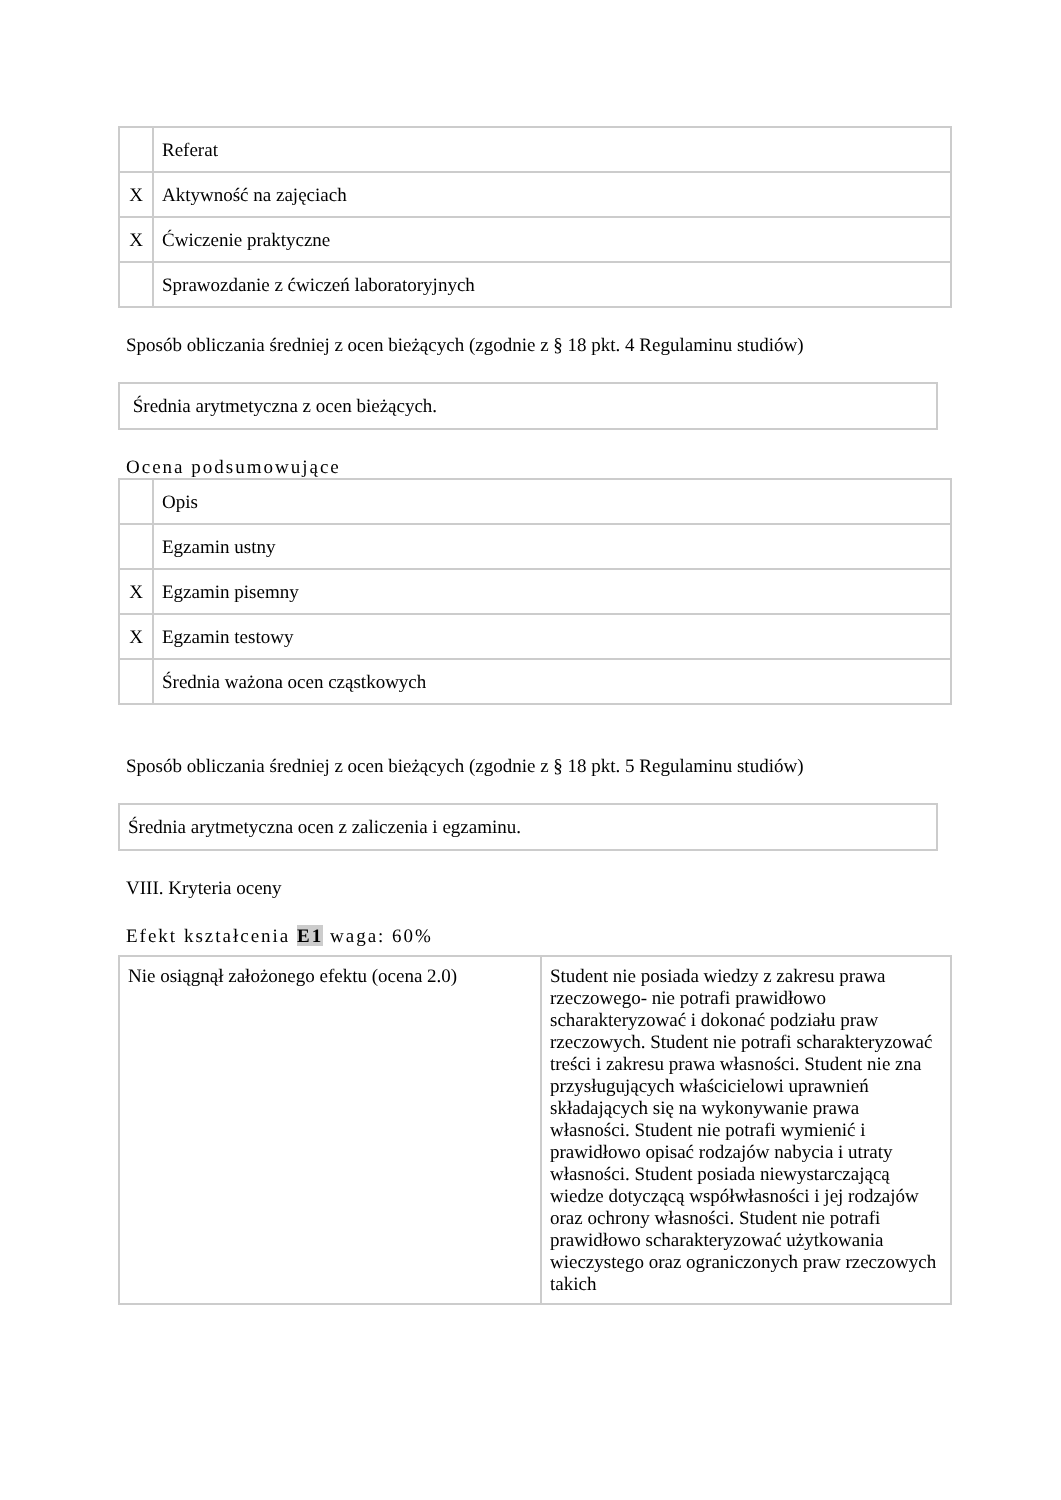| | Referat |
| X | Aktywność na zajęciach |
| X | Ćwiczenie praktyczne |
| | Sprawozdanie z ćwiczeń laboratoryjnych |
Sposób obliczania średniej z ocen bieżących (zgodnie z § 18 pkt. 4 Regulaminu studiów)
Średnia arytmetyczna z ocen bieżących.
Ocena podsumowujące
| | Opis |
| | Egzamin ustny |
| X | Egzamin pisemny |
| X | Egzamin testowy |
| | Średnia ważona ocen cząstkowych |
Sposób obliczania średniej z ocen bieżących (zgodnie z § 18 pkt. 5 Regulaminu studiów)
Średnia arytmetyczna ocen z zaliczenia i egzaminu.
VIII. Kryteria oceny
Efekt kształcenia E1 waga: 60%
| Nie osiągnął założonego efektu (ocena 2.0) | Student nie posiada wiedzy z zakresu prawa rzeczowego- nie potrafi prawidłowo scharakteryzować i dokonać podziału praw rzeczowych. Student nie potrafi scharakteryzować treści i zakresu prawa własności. Student nie zna przysługujących właścicielowi uprawnień składających się na wykonywanie prawa własności. Student nie potrafi wymienić i prawidłowo opisać rodzajów nabycia i utraty własności. Student posiada niewystarczającą wiedze dotyczącą współwłasności i jej rodzajów oraz ochrony własności. Student nie potrafi prawidłowo scharakteryzować użytkowania wieczystego oraz ograniczonych praw rzeczowych takich |